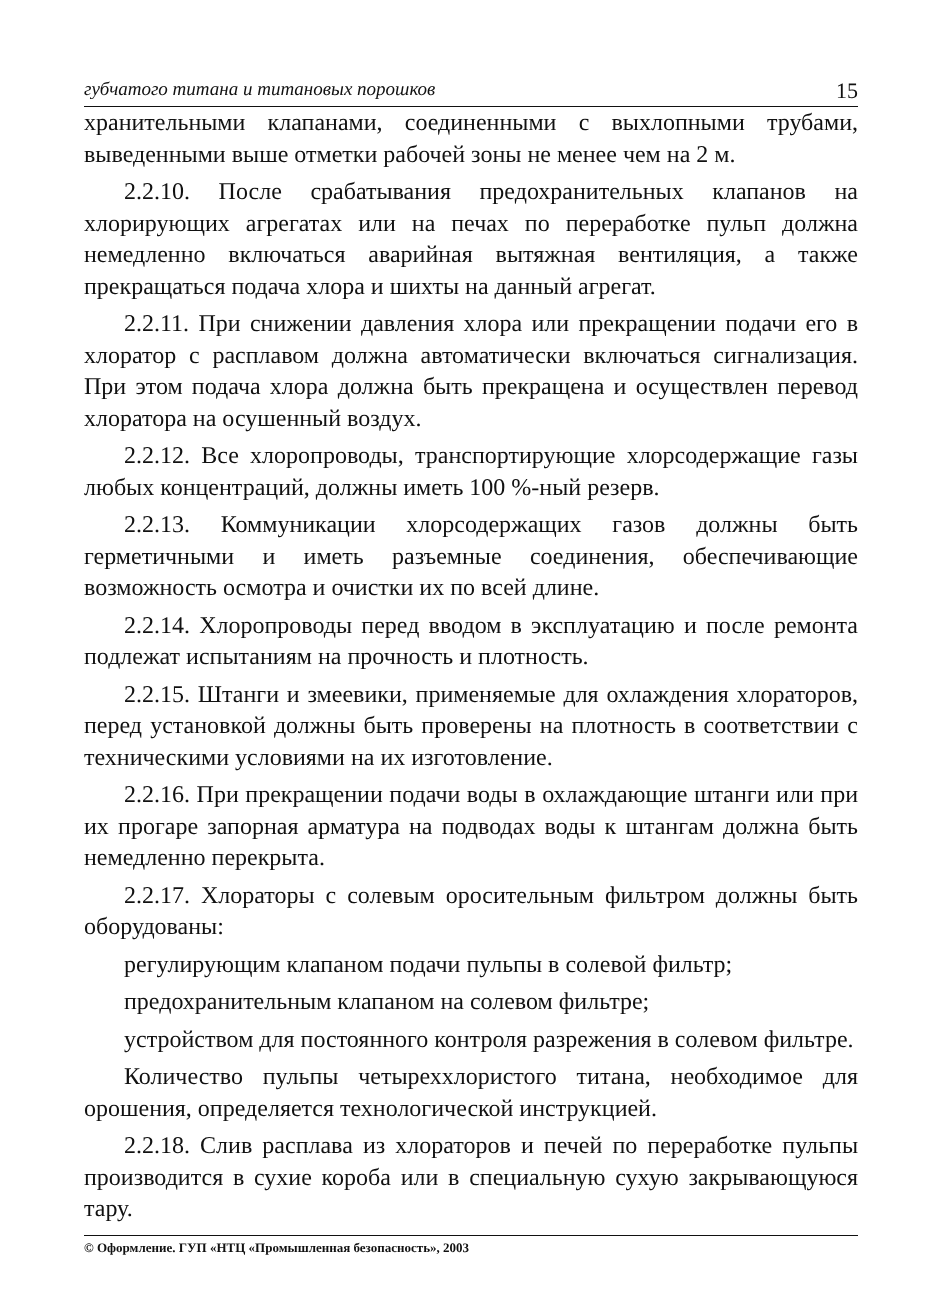губчатого титана и титановых порошков 15
хранительными клапанами, соединенными с выхлопными трубами, выведенными выше отметки рабочей зоны не менее чем на 2 м.
2.2.10. После срабатывания предохранительных клапанов на хлорирующих агрегатах или на печах по переработке пульп должна немедленно включаться аварийная вытяжная вентиляция, а также прекращаться подача хлора и шихты на данный агрегат.
2.2.11. При снижении давления хлора или прекращении подачи его в хлоратор с расплавом должна автоматически включаться сигнализация. При этом подача хлора должна быть прекращена и осуществлен перевод хлоратора на осушенный воздух.
2.2.12. Все хлоропроводы, транспортирующие хлорсодержащие газы любых концентраций, должны иметь 100 %-ный резерв.
2.2.13. Коммуникации хлорсодержащих газов должны быть герметичными и иметь разъемные соединения, обеспечивающие возможность осмотра и очистки их по всей длине.
2.2.14. Хлоропроводы перед вводом в эксплуатацию и после ремонта подлежат испытаниям на прочность и плотность.
2.2.15. Штанги и змеевики, применяемые для охлаждения хлораторов, перед установкой должны быть проверены на плотность в соответствии с техническими условиями на их изготовление.
2.2.16. При прекращении подачи воды в охлаждающие штанги или при их прогаре запорная арматура на подводах воды к штангам должна быть немедленно перекрыта.
2.2.17. Хлораторы с солевым оросительным фильтром должны быть оборудованы:
регулирующим клапаном подачи пульпы в солевой фильтр;
предохранительным клапаном на солевом фильтре;
устройством для постоянного контроля разрежения в солевом фильтре.
Количество пульпы четыреххлористого титана, необходимое для орошения, определяется технологической инструкцией.
2.2.18. Слив расплава из хлораторов и печей по переработке пульпы производится в сухие короба или в специальную сухую закрывающуюся тару.
© Оформление. ГУП «НТЦ «Промышленная безопасность», 2003